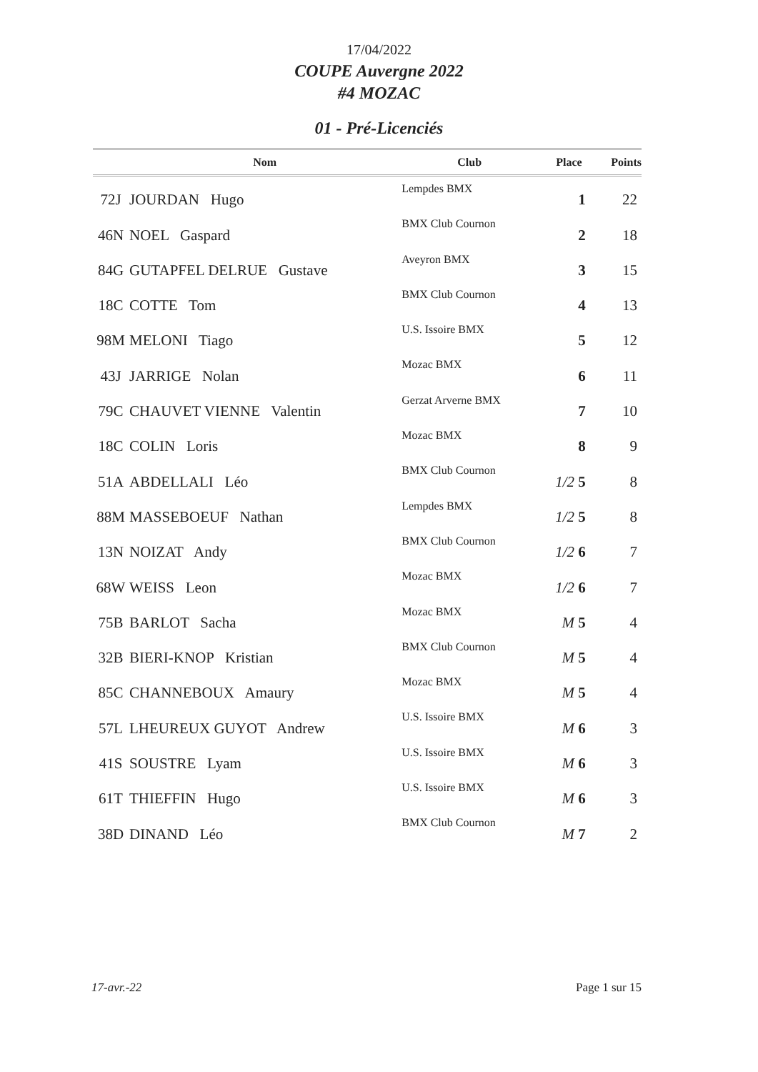17/04/2022
COUPE Auvergne 2022
#4 MOZAC
01 - Pré-Licenciés
| | Nom | Club | Place | Points |
| --- | --- | --- | --- | --- |
| 72J | JOURDAN Hugo | Lempdes BMX | 1 | 22 |
| 46N | NOEL Gaspard | BMX Club Cournon | 2 | 18 |
| 84G | GUTAPFEL DELRUE Gustave | Aveyron BMX | 3 | 15 |
| 18C | COTTE Tom | BMX Club Cournon | 4 | 13 |
| 98M | MELONI Tiago | U.S. Issoire BMX | 5 | 12 |
| 43J | JARRIGE Nolan | Mozac BMX | 6 | 11 |
| 79C | CHAUVET VIENNE Valentin | Gerzat Arverne BMX | 7 | 10 |
| 18C | COLIN Loris | Mozac BMX | 8 | 9 |
| 51A | ABDELLALI Léo | BMX Club Cournon | 1/2 5 | 8 |
| 88M | MASSEBOEUF Nathan | Lempdes BMX | 1/2 5 | 8 |
| 13N | NOIZAT Andy | BMX Club Cournon | 1/2 6 | 7 |
| 68W | WEISS Leon | Mozac BMX | 1/2 6 | 7 |
| 75B | BARLOT Sacha | Mozac BMX | M 5 | 4 |
| 32B | BIERI-KNOP Kristian | BMX Club Cournon | M 5 | 4 |
| 85C | CHANNEBOUX Amaury | Mozac BMX | M 5 | 4 |
| 57L | LHEUREUX GUYOT Andrew | U.S. Issoire BMX | M 6 | 3 |
| 41S | SOUSTRE Lyam | U.S. Issoire BMX | M 6 | 3 |
| 61T | THIEFFIN Hugo | U.S. Issoire BMX | M 6 | 3 |
| 38D | DINAND Léo | BMX Club Cournon | M 7 | 2 |
17-avr.-22 Page 1 sur 15